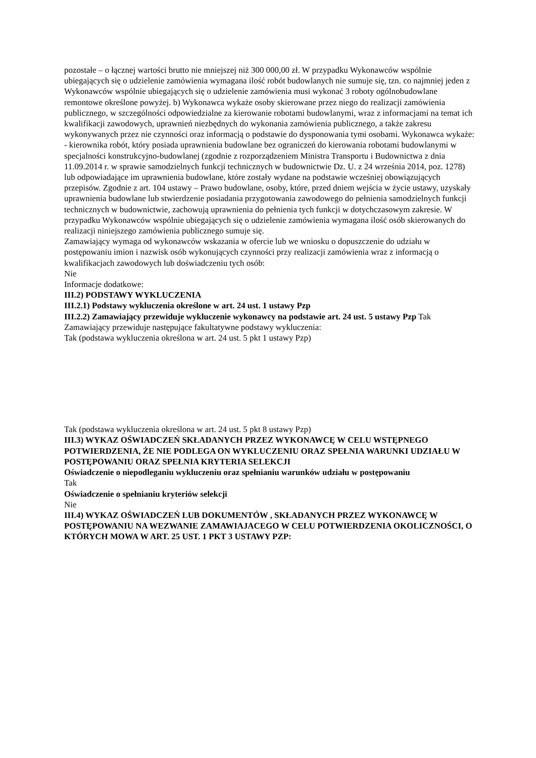pozostałe – o łącznej wartości brutto nie mniejszej niż 300 000,00 zł. W przypadku Wykonawców wspólnie ubiegających się o udzielenie zamówienia wymagana ilość robót budowlanych nie sumuje się, tzn. co najmniej jeden z Wykonawców wspólnie ubiegających się o udzielenie zamówienia musi wykonać 3 roboty ogólnobudowlane remontowe określone powyżej. b) Wykonawca wykaże osoby skierowane przez niego do realizacji zamówienia publicznego, w szczególności odpowiedzialne za kierowanie robotami budowlanymi, wraz z informacjami na temat ich kwalifikacji zawodowych, uprawnień niezbędnych do wykonania zamówienia publicznego, a także zakresu wykonywanych przez nie czynności oraz informacją o podstawie do dysponowania tymi osobami. Wykonawca wykaże: - kierownika robót, który posiada uprawnienia budowlane bez ograniczeń do kierowania robotami budowlanymi w specjalności konstrukcyjno-budowlanej (zgodnie z rozporządzeniem Ministra Transportu i Budownictwa z dnia 11.09.2014 r. w sprawie samodzielnych funkcji technicznych w budownictwie Dz. U. z 24 września 2014, poz. 1278) lub odpowiadające im uprawnienia budowlane, które zostały wydane na podstawie wcześniej obowiązujących przepisów. Zgodnie z art. 104 ustawy – Prawo budowlane, osoby, które, przed dniem wejścia w życie ustawy, uzyskały uprawnienia budowlane lub stwierdzenie posiadania przygotowania zawodowego do pełnienia samodzielnych funkcji technicznych w budownictwie, zachowują uprawnienia do pełnienia tych funkcji w dotychczasowym zakresie. W przypadku Wykonawców wspólnie ubiegających się o udzielenie zamówienia wymagana ilość osób skierowanych do realizacji niniejszego zamówienia publicznego sumuje się.
Zamawiający wymaga od wykonawców wskazania w ofercie lub we wniosku o dopuszczenie do udziału w postępowaniu imion i nazwisk osób wykonujących czynności przy realizacji zamówienia wraz z informacją o kwalifikacjach zawodowych lub doświadczeniu tych osób:
Nie
Informacje dodatkowe:
III.2) PODSTAWY WYKLUCZENIA
III.2.1) Podstawy wykluczenia określone w art. 24 ust. 1 ustawy Pzp
III.2.2) Zamawiający przewiduje wykluczenie wykonawcy na podstawie art. 24 ust. 5 ustawy Pzp Tak Zamawiający przewiduje następujące fakultatywne podstawy wykluczenia:
Tak (podstawa wykluczenia określona w art. 24 ust. 5 pkt 1 ustawy Pzp)
Tak (podstawa wykluczenia określona w art. 24 ust. 5 pkt 8 ustawy Pzp)
III.3) WYKAZ OŚWIADCZEŃ SKŁADANYCH PRZEZ WYKONAWCĘ W CELU WSTĘPNEGO POTWIERDZENIA, ŻE NIE PODLEGA ON WYKLUCZENIU ORAZ SPEŁNIA WARUNKI UDZIAŁU W POSTĘPOWANIU ORAZ SPEŁNIA KRYTERIA SELEKCJI
Oświadczenie o niepodleganiu wykluczeniu oraz spełnianiu warunków udziału w postępowaniu
Tak
Oświadczenie o spełnianiu kryteriów selekcji
Nie
III.4) WYKAZ OŚWIADCZEŃ LUB DOKUMENTÓW , SKŁADANYCH PRZEZ WYKONAWCĘ W POSTĘPOWANIU NA WEZWANIE ZAMAWIAJACEGO W CELU POTWIERDZENIA OKOLICZNOŚCI, O KTÓRYCH MOWA W ART. 25 UST. 1 PKT 3 USTAWY PZP: